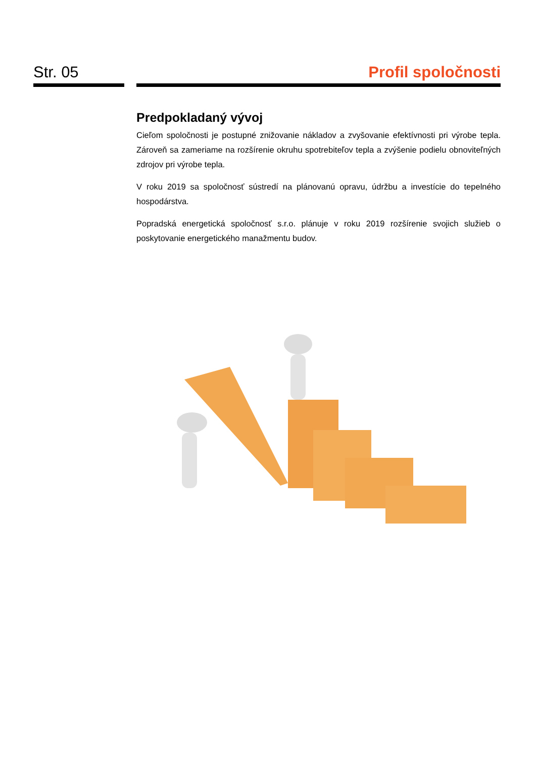Str. 05 Profil spoločnosti
Predpokladaný vývoj
Cieľom spoločnosti je postupné znižovanie nákladov a zvyšovanie efektívnosti pri výrobe tepla. Zároveň sa zameriame na rozšírenie okruhu spotrebiteľov tepla a zvýšenie podielu obnoviteľných zdrojov pri výrobe tepla.
V roku 2019 sa spoločnosť sústredí na plánovanú opravu, údržbu a investície do tepelného hospodárstva.
Popradská energetická spoločnosť s.r.o. plánuje v roku 2019 rozšírenie svojich služieb o poskytovanie energetického manažmentu budov.